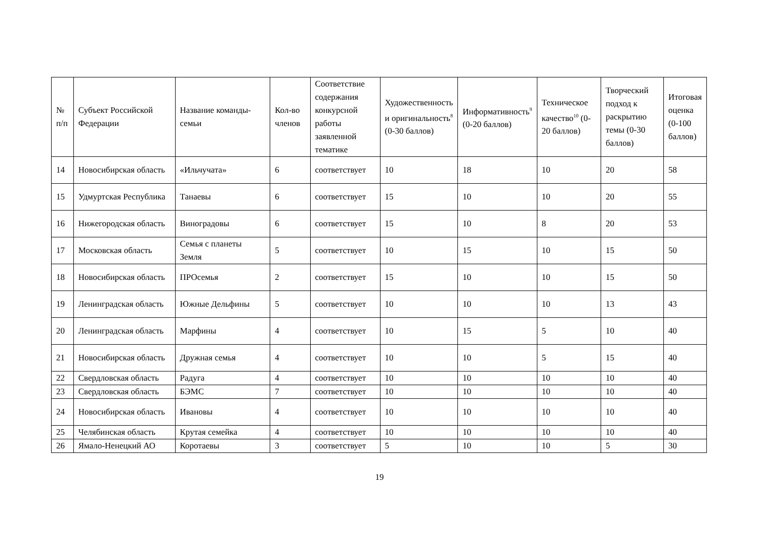| № п/п | Субъект Российской Федерации | Название команды-семьи | Кол-во членов | Соответствие содержания конкурсной работы заявленной тематике | Художественность и оригинальность<sup>8</sup> (0-30 баллов) | Информативность<sup>9</sup> (0-20 баллов) | Техническое качество<sup>10</sup> (0-20 баллов) | Творческий подход к раскрытию темы (0-30 баллов) | Итоговая оценка (0-100 баллов) |
| --- | --- | --- | --- | --- | --- | --- | --- | --- | --- |
| 14 | Новосибирская область | «Ильчучата» | 6 | соответствует | 10 | 18 | 10 | 20 | 58 |
| 15 | Удмуртская Республика | Танаевы | 6 | соответствует | 15 | 10 | 10 | 20 | 55 |
| 16 | Нижегородская область | Виноградовы | 6 | соответствует | 15 | 10 | 8 | 20 | 53 |
| 17 | Московская область | Семья с планеты Земля | 5 | соответствует | 10 | 15 | 10 | 15 | 50 |
| 18 | Новосибирская область | ПРОсемья | 2 | соответствует | 15 | 10 | 10 | 15 | 50 |
| 19 | Ленинградская область | Южные Дельфины | 5 | соответствует | 10 | 10 | 10 | 13 | 43 |
| 20 | Ленинградская область | Марфины | 4 | соответствует | 10 | 15 | 5 | 10 | 40 |
| 21 | Новосибирская область | Дружная семья | 4 | соответствует | 10 | 10 | 5 | 15 | 40 |
| 22 | Свердловская область | Радуга | 4 | соответствует | 10 | 10 | 10 | 10 | 40 |
| 23 | Свердловская область | БЭМС | 7 | соответствует | 10 | 10 | 10 | 10 | 40 |
| 24 | Новосибирская область | Ивановы | 4 | соответствует | 10 | 10 | 10 | 10 | 40 |
| 25 | Челябинская область | Крутая семейка | 4 | соответствует | 10 | 10 | 10 | 10 | 40 |
| 26 | Ямало-Ненецкий АО | Коротаевы | 3 | соответствует | 5 | 10 | 10 | 5 | 30 |
19